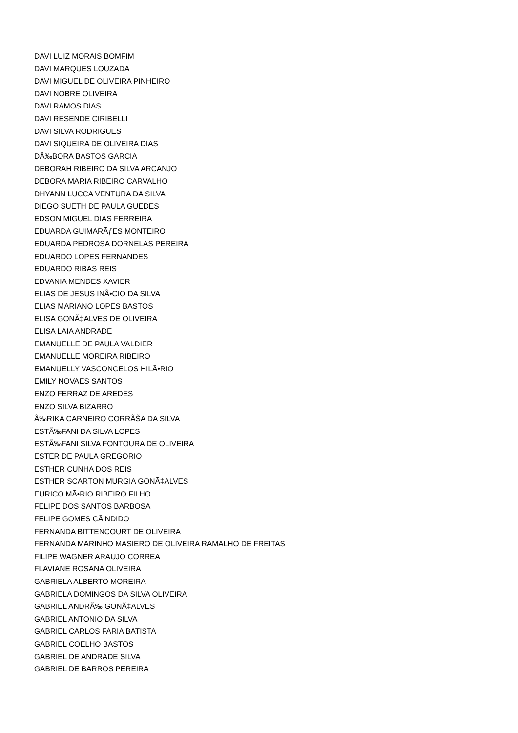DAVI LUIZ MORAIS BOMFIM
DAVI MARQUES LOUZADA
DAVI MIGUEL DE OLIVEIRA PINHEIRO
DAVI NOBRE OLIVEIRA
DAVI RAMOS DIAS
DAVI RESENDE CIRIBELLI
DAVI SILVA RODRIGUES
DAVI SIQUEIRA DE OLIVEIRA DIAS
DÃ‰BORA BASTOS GARCIA
DEBORAH RIBEIRO DA SILVA ARCANJO
DEBORA MARIA RIBEIRO CARVALHO
DHYANN LUCCA VENTURA DA SILVA
DIEGO SUETH DE PAULA GUEDES
EDSON MIGUEL DIAS FERREIRA
EDUARDA GUIMARÃƒES MONTEIRO
EDUARDA PEDROSA DORNELAS PEREIRA
EDUARDO LOPES FERNANDES
EDUARDO RIBAS REIS
EDVANIA MENDES XAVIER
ELIAS DE JESUS INÃ•CIO DA SILVA
ELIAS MARIANO LOPES BASTOS
ELISA GONÃ‡ALVES DE OLIVEIRA
ELISA LAIA ANDRADE
EMANUELLE DE PAULA VALDIER
EMANUELLE MOREIRA RIBEIRO
EMANUELLY VASCONCELOS HILÃ•RIO
EMILY NOVAES SANTOS
ENZO FERRAZ DE AREDES
ENZO SILVA BIZARRO
Ã‰RIKA CARNEIRO CORRÃŠA DA SILVA
ESTÃ‰FANI DA SILVA LOPES
ESTÃ‰FANI SILVA FONTOURA DE OLIVEIRA
ESTER DE PAULA GREGORIO
ESTHER CUNHA DOS REIS
ESTHER SCARTON MURGIA GONÃ‡ALVES
EURICO MÃ•RIO RIBEIRO FILHO
FELIPE DOS SANTOS BARBOSA
FELIPE GOMES CÃ‚NDIDO
FERNANDA BITTENCOURT DE OLIVEIRA
FERNANDA MARINHO MASIERO DE OLIVEIRA RAMALHO DE FREITAS
FILIPE WAGNER ARAUJO CORREA
FLAVIANE ROSANA OLIVEIRA
GABRIELA ALBERTO MOREIRA
GABRIELA DOMINGOS DA SILVA OLIVEIRA
GABRIEL ANDRÃ‰ GONÃ‡ALVES
GABRIEL ANTONIO DA SILVA
GABRIEL CARLOS FARIA BATISTA
GABRIEL COELHO BASTOS
GABRIEL DE ANDRADE SILVA
GABRIEL DE BARROS PEREIRA